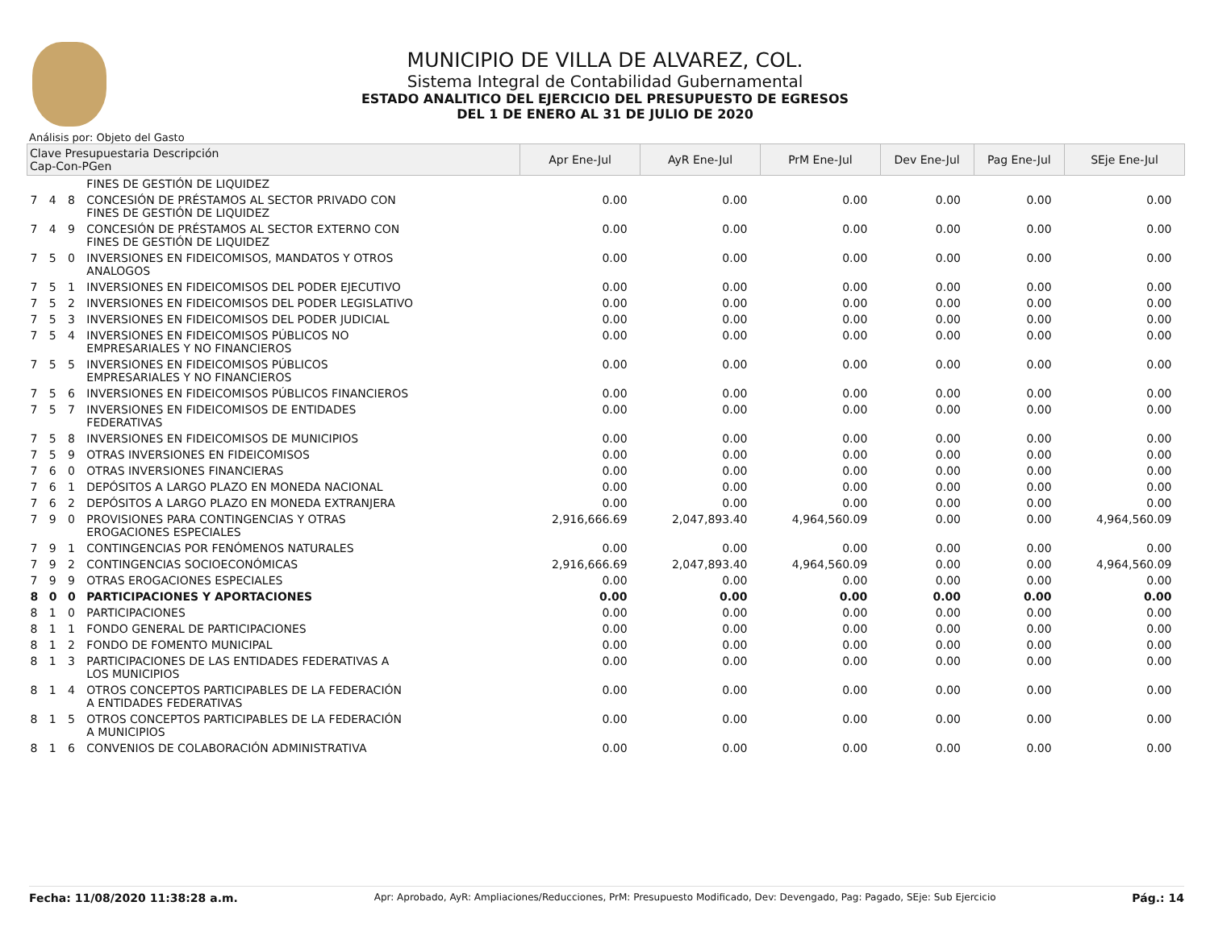MUNICIPIO DE VILLA DE ALVAREZ, COL.
Sistema Integral de Contabilidad Gubernamental
ESTADO ANALITICO DEL EJERCICIO DEL PRESUPUESTO DE EGRESOS
DEL 1 DE ENERO AL 31 DE JULIO DE 2020
Análisis por: Objeto del Gasto
| Clave Presupuestaria Descripción Cap-Con-PGen | | | | Apr Ene-Jul | AyR Ene-Jul | PrM Ene-Jul | Dev Ene-Jul | Pag Ene-Jul | SEje Ene-Jul |
| --- | --- | --- | --- | --- | --- | --- | --- | --- | --- |
| | | | FINES DE GESTIÓN DE LIQUIDEZ | | | | | | |
| 7 | 4 | 8 | CONCESIÓN DE PRÉSTAMOS AL SECTOR PRIVADO CON FINES DE GESTIÓN DE LIQUIDEZ | 0.00 | 0.00 | 0.00 | 0.00 | 0.00 | 0.00 |
| 7 | 4 | 9 | CONCESIÓN DE PRÉSTAMOS AL SECTOR EXTERNO CON FINES DE GESTIÓN DE LIQUIDEZ | 0.00 | 0.00 | 0.00 | 0.00 | 0.00 | 0.00 |
| 7 | 5 | 0 | INVERSIONES EN FIDEICOMISOS, MANDATOS Y OTROS ANALOGOS | 0.00 | 0.00 | 0.00 | 0.00 | 0.00 | 0.00 |
| 7 | 5 | 1 | INVERSIONES EN FIDEICOMISOS DEL PODER EJECUTIVO | 0.00 | 0.00 | 0.00 | 0.00 | 0.00 | 0.00 |
| 7 | 5 | 2 | INVERSIONES EN FIDEICOMISOS DEL PODER LEGISLATIVO | 0.00 | 0.00 | 0.00 | 0.00 | 0.00 | 0.00 |
| 7 | 5 | 3 | INVERSIONES EN FIDEICOMISOS DEL PODER JUDICIAL | 0.00 | 0.00 | 0.00 | 0.00 | 0.00 | 0.00 |
| 7 | 5 | 4 | INVERSIONES EN FIDEICOMISOS PÚBLICOS NO EMPRESARIALES Y NO FINANCIEROS | 0.00 | 0.00 | 0.00 | 0.00 | 0.00 | 0.00 |
| 7 | 5 | 5 | INVERSIONES EN FIDEICOMISOS PÚBLICOS EMPRESARIALES Y NO FINANCIEROS | 0.00 | 0.00 | 0.00 | 0.00 | 0.00 | 0.00 |
| 7 | 5 | 6 | INVERSIONES EN FIDEICOMISOS PÚBLICOS FINANCIEROS | 0.00 | 0.00 | 0.00 | 0.00 | 0.00 | 0.00 |
| 7 | 5 | 7 | INVERSIONES EN FIDEICOMISOS DE ENTIDADES FEDERATIVAS | 0.00 | 0.00 | 0.00 | 0.00 | 0.00 | 0.00 |
| 7 | 5 | 8 | INVERSIONES EN FIDEICOMISOS DE MUNICIPIOS | 0.00 | 0.00 | 0.00 | 0.00 | 0.00 | 0.00 |
| 7 | 5 | 9 | OTRAS INVERSIONES EN FIDEICOMISOS | 0.00 | 0.00 | 0.00 | 0.00 | 0.00 | 0.00 |
| 7 | 6 | 0 | OTRAS INVERSIONES FINANCIERAS | 0.00 | 0.00 | 0.00 | 0.00 | 0.00 | 0.00 |
| 7 | 6 | 1 | DEPÓSITOS A LARGO PLAZO EN MONEDA NACIONAL | 0.00 | 0.00 | 0.00 | 0.00 | 0.00 | 0.00 |
| 7 | 6 | 2 | DEPÓSITOS A LARGO PLAZO EN MONEDA EXTRANJERA | 0.00 | 0.00 | 0.00 | 0.00 | 0.00 | 0.00 |
| 7 | 9 | 0 | PROVISIONES PARA CONTINGENCIAS Y OTRAS EROGACIONES ESPECIALES | 2,916,666.69 | 2,047,893.40 | 4,964,560.09 | 0.00 | 0.00 | 4,964,560.09 |
| 7 | 9 | 1 | CONTINGENCIAS POR FENÓMENOS NATURALES | 0.00 | 0.00 | 0.00 | 0.00 | 0.00 | 0.00 |
| 7 | 9 | 2 | CONTINGENCIAS SOCIOECONÓMICAS | 2,916,666.69 | 2,047,893.40 | 4,964,560.09 | 0.00 | 0.00 | 4,964,560.09 |
| 7 | 9 | 9 | OTRAS EROGACIONES ESPECIALES | 0.00 | 0.00 | 0.00 | 0.00 | 0.00 | 0.00 |
| 8 | 0 | 0 | PARTICIPACIONES Y APORTACIONES | 0.00 | 0.00 | 0.00 | 0.00 | 0.00 | 0.00 |
| 8 | 1 | 0 | PARTICIPACIONES | 0.00 | 0.00 | 0.00 | 0.00 | 0.00 | 0.00 |
| 8 | 1 | 1 | FONDO GENERAL DE PARTICIPACIONES | 0.00 | 0.00 | 0.00 | 0.00 | 0.00 | 0.00 |
| 8 | 1 | 2 | FONDO DE FOMENTO MUNICIPAL | 0.00 | 0.00 | 0.00 | 0.00 | 0.00 | 0.00 |
| 8 | 1 | 3 | PARTICIPACIONES DE LAS ENTIDADES FEDERATIVAS A LOS MUNICIPIOS | 0.00 | 0.00 | 0.00 | 0.00 | 0.00 | 0.00 |
| 8 | 1 | 4 | OTROS CONCEPTOS PARTICIPABLES DE LA FEDERACIÓN A ENTIDADES FEDERATIVAS | 0.00 | 0.00 | 0.00 | 0.00 | 0.00 | 0.00 |
| 8 | 1 | 5 | OTROS CONCEPTOS PARTICIPABLES DE LA FEDERACIÓN A MUNICIPIOS | 0.00 | 0.00 | 0.00 | 0.00 | 0.00 | 0.00 |
| 8 | 1 | 6 | CONVENIOS DE COLABORACIÓN ADMINISTRATIVA | 0.00 | 0.00 | 0.00 | 0.00 | 0.00 | 0.00 |
Fecha: 11/08/2020 11:38:28 a.m. Apr: Aprobado, AyR: Ampliaciones/Reducciones, PrM: Presupuesto Modificado, Dev: Devengado, Pag: Pagado, SEje: Sub Ejercicio Pág.: 14